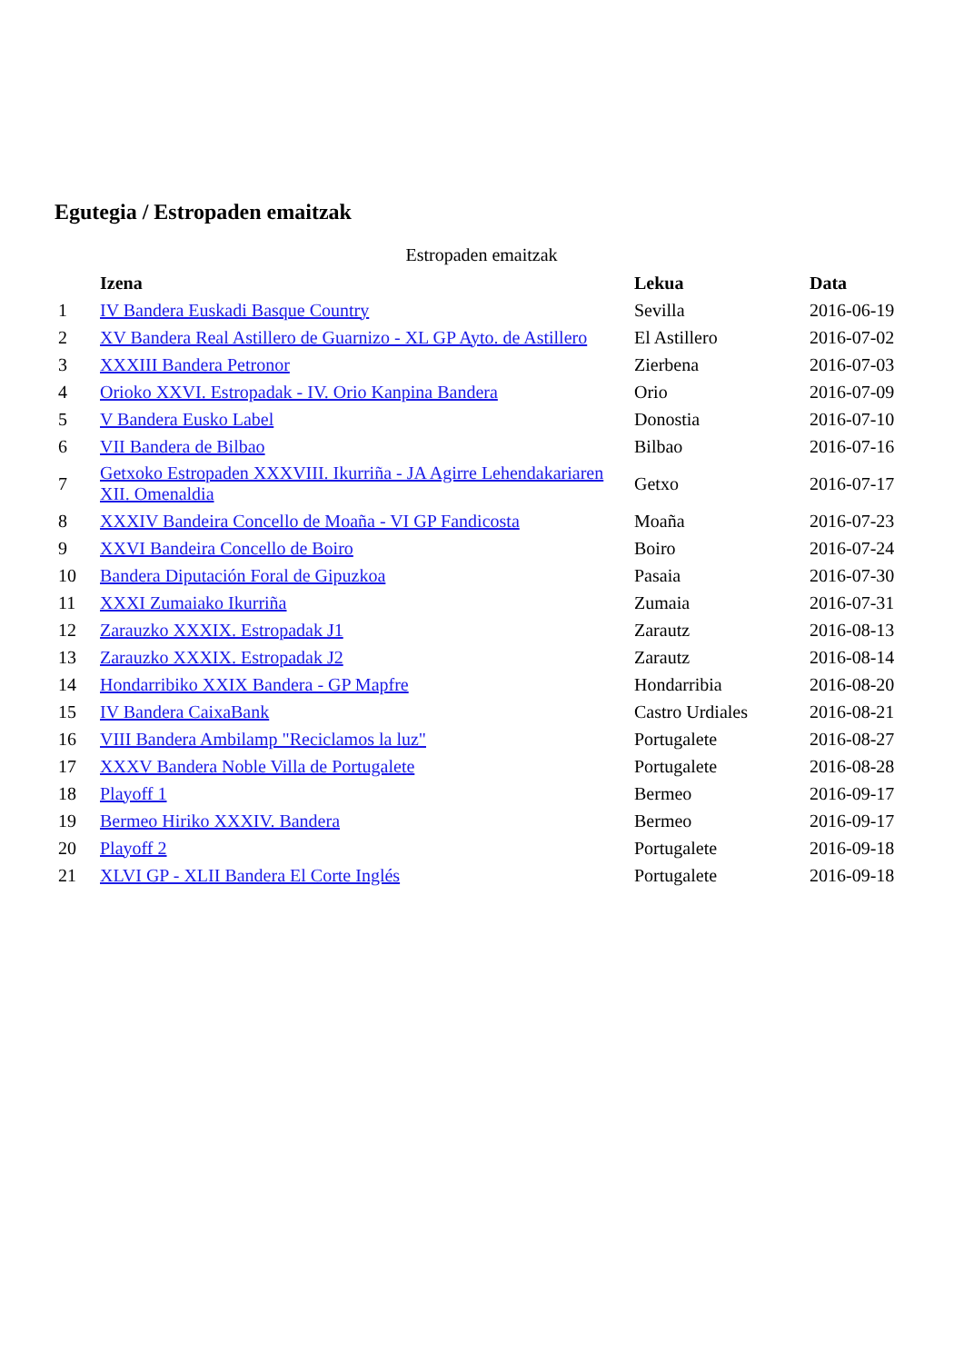Egutegia / Estropaden emaitzak
Estropaden emaitzak
| | Izena | Lekua | Data |
| --- | --- | --- | --- |
| 1 | IV Bandera Euskadi Basque Country | Sevilla | 2016-06-19 |
| 2 | XV Bandera Real Astillero de Guarnizo - XL GP Ayto. de Astillero | El Astillero | 2016-07-02 |
| 3 | XXXIII Bandera Petronor | Zierbena | 2016-07-03 |
| 4 | Orioko XXVI. Estropadak - IV. Orio Kanpina Bandera | Orio | 2016-07-09 |
| 5 | V Bandera Eusko Label | Donostia | 2016-07-10 |
| 6 | VII Bandera de Bilbao | Bilbao | 2016-07-16 |
| 7 | Getxoko Estropaden XXXVIII. Ikurriña - JA Agirre Lehendakariaren XII. Omenaldia | Getxo | 2016-07-17 |
| 8 | XXXIV Bandeira Concello de Moaña - VI GP Fandicosta | Moaña | 2016-07-23 |
| 9 | XXVI Bandeira Concello de Boiro | Boiro | 2016-07-24 |
| 10 | Bandera Diputación Foral de Gipuzkoa | Pasaia | 2016-07-30 |
| 11 | XXXI Zumaiako Ikurriña | Zumaia | 2016-07-31 |
| 12 | Zarauzko XXXIX. Estropadak J1 | Zarautz | 2016-08-13 |
| 13 | Zarauzko XXXIX. Estropadak J2 | Zarautz | 2016-08-14 |
| 14 | Hondarribiko XXIX Bandera - GP Mapfre | Hondarribia | 2016-08-20 |
| 15 | IV Bandera CaixaBank | Castro Urdiales | 2016-08-21 |
| 16 | VIII Bandera Ambilamp "Reciclamos la luz" | Portugalete | 2016-08-27 |
| 17 | XXXV Bandera Noble Villa de Portugalete | Portugalete | 2016-08-28 |
| 18 | Playoff 1 | Bermeo | 2016-09-17 |
| 19 | Bermeo Hiriko XXXIV. Bandera | Bermeo | 2016-09-17 |
| 20 | Playoff 2 | Portugalete | 2016-09-18 |
| 21 | XLVI GP - XLII Bandera El Corte Inglés | Portugalete | 2016-09-18 |